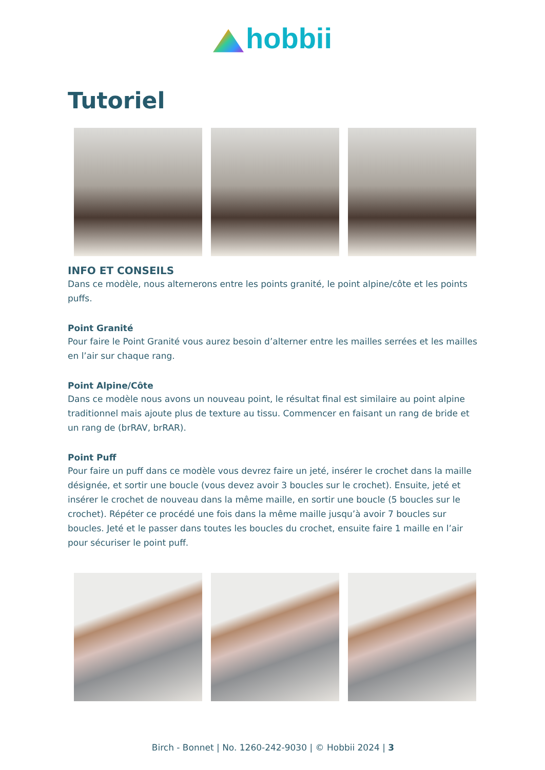hobbii
Tutoriel
INFO ET CONSEILS
Dans ce modèle, nous alternerons entre les points granité, le point alpine/côte et les points puffs.
Point Granité
Pour faire le Point Granité vous aurez besoin d’alterner entre les mailles serrées et les mailles en l’air sur chaque rang.
Point Alpine/Côte
Dans ce modèle nous avons un nouveau point, le résultat final est similaire au point alpine traditionnel mais ajoute plus de texture au tissu. Commencer en faisant un rang de bride et un rang de (brRAV, brRAR).
Point Puff
Pour faire un puff dans ce modèle vous devrez faire un jeté, insérer le crochet dans la maille désignée, et sortir une boucle (vous devez avoir 3 boucles sur le crochet). Ensuite, jeté et insérer le crochet de nouveau dans la même maille, en sortir une boucle (5 boucles sur le crochet). Répéter ce procédé une fois dans la même maille jusqu’à avoir 7 boucles sur boucles. Jeté et le passer dans toutes les boucles du crochet, ensuite faire 1 maille en l’air pour sécuriser le point puff.
Birch - Bonnet | No. 1260-242-9030 | © Hobbii 2024 | 3